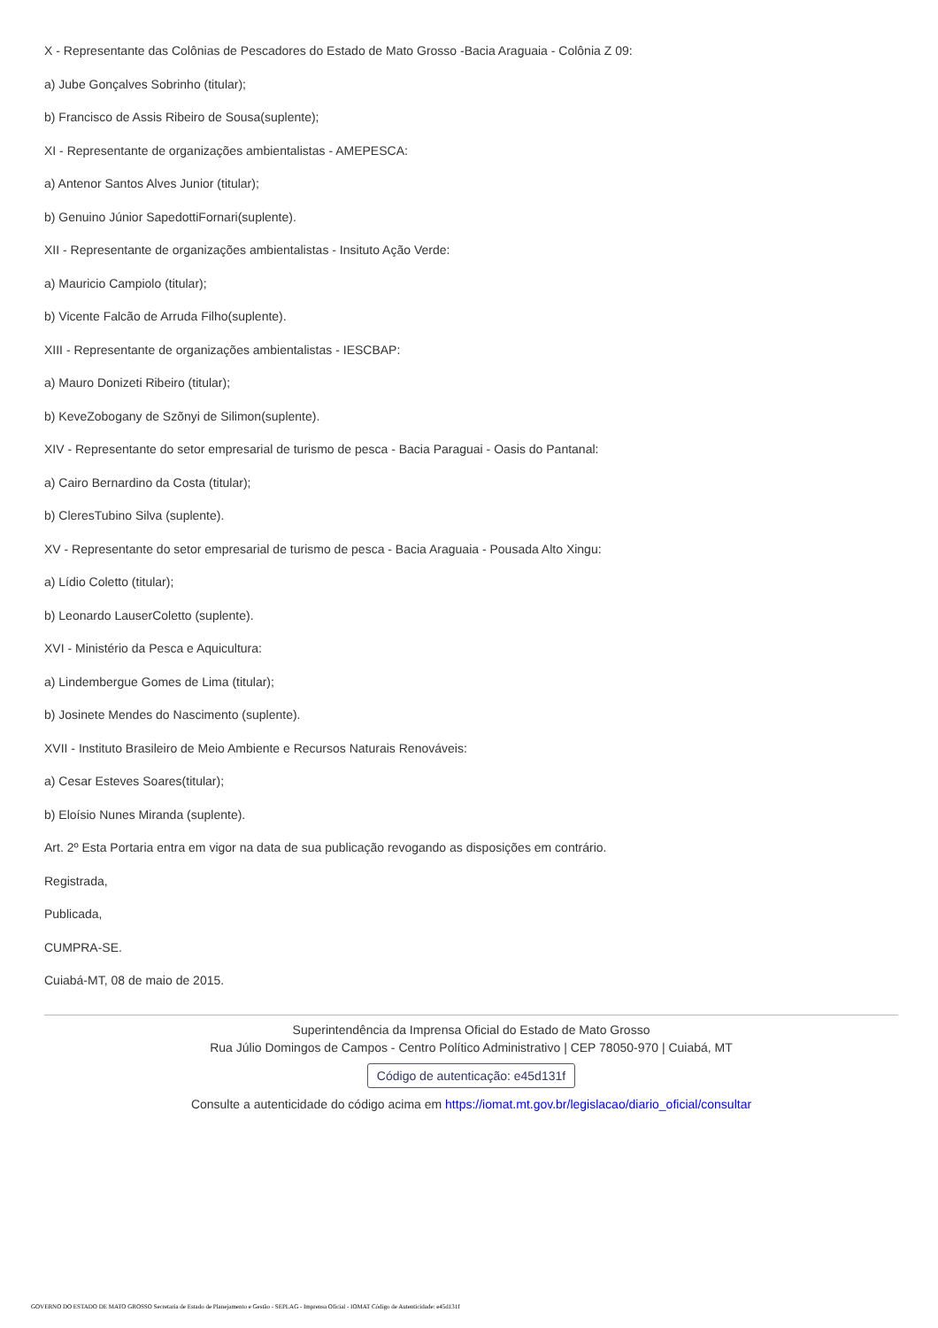X - Representante das Colônias de Pescadores do Estado de Mato Grosso -Bacia Araguaia - Colônia Z 09:
a) Jube Gonçalves Sobrinho (titular);
b) Francisco de Assis Ribeiro de Sousa(suplente);
XI - Representante de organizações ambientalistas - AMEPESCA:
a) Antenor Santos Alves Junior (titular);
b) Genuino Júnior SapedottiFornari(suplente).
XII - Representante de organizações ambientalistas - Insituto Ação Verde:
a) Mauricio Campiolo (titular);
b) Vicente Falcão de Arruda Filho(suplente).
XIII - Representante de organizações ambientalistas - IESCBAP:
a) Mauro Donizeti Ribeiro (titular);
b) KeveZobogany de Szõnyi de Silimon(suplente).
XIV - Representante do setor empresarial de turismo de pesca - Bacia Paraguai - Oasis do Pantanal:
a) Cairo Bernardino da Costa (titular);
b) CleresTubino Silva (suplente).
XV - Representante do setor empresarial de turismo de pesca - Bacia Araguaia - Pousada Alto Xingu:
a) Lídio Coletto (titular);
b) Leonardo LauserColetto (suplente).
XVI - Ministério da Pesca e Aquicultura:
a) Lindembergue Gomes de Lima (titular);
b) Josinete Mendes do Nascimento (suplente).
XVII - Instituto Brasileiro de Meio Ambiente e Recursos Naturais Renováveis:
a) Cesar Esteves Soares(titular);
b) Eloísio Nunes Miranda (suplente).
Art. 2º Esta Portaria entra em vigor na data de sua publicação revogando as disposições em contrário.
Registrada,
Publicada,
CUMPRA-SE.
Cuiabá-MT, 08 de maio de 2015.
Superintendência da Imprensa Oficial do Estado de Mato Grosso
Rua Júlio Domingos de Campos - Centro Político Administrativo | CEP 78050-970 | Cuiabá, MT
Código de autenticação: e45d131f
Consulte a autenticidade do código acima em https://iomat.mt.gov.br/legislacao/diario_oficial/consultar
GOVERNO DO ESTADO DE MATO GROSSO Secretaria de Estado de Planejamento e Gestão - SEPLAG - Imprensa Oficial - IOMAT Código de Autenticidade: e45d131f